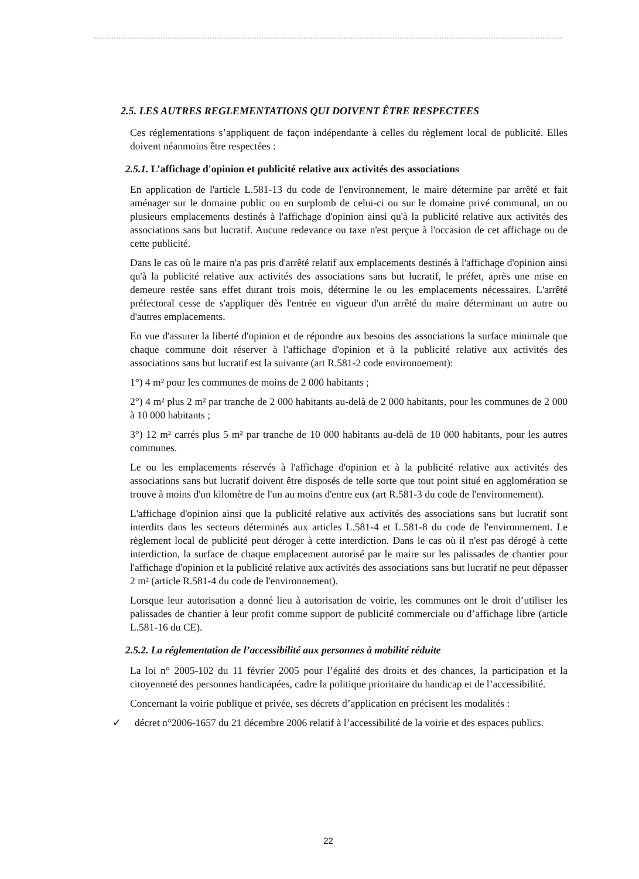2.5. LES AUTRES REGLEMENTATIONS QUI DOIVENT ÊTRE RESPECTEES
Ces réglementations s’appliquent de façon indépendante à celles du règlement local de publicité. Elles doivent néanmoins être respectées :
2.5.1. L’affichage d'opinion et publicité relative aux activités des associations
En application de l'article L.581-13 du code de l'environnement, le maire détermine par arrêté et fait aménager sur le domaine public ou en surplomb de celui-ci ou sur le domaine privé communal, un ou plusieurs emplacements destinés à l'affichage d'opinion ainsi qu'à la publicité relative aux activités des associations sans but lucratif. Aucune redevance ou taxe n'est perçue à l'occasion de cet affichage ou de cette publicité.
Dans le cas où le maire n'a pas pris d'arrêté relatif aux emplacements destinés à l'affichage d'opinion ainsi qu'à la publicité relative aux activités des associations sans but lucratif, le préfet, après une mise en demeure restée sans effet durant trois mois, détermine le ou les emplacements nécessaires. L'arrêté préfectoral cesse de s'appliquer dès l'entrée en vigueur d'un arrêté du maire déterminant un autre ou d'autres emplacements.
En vue d'assurer la liberté d'opinion et de répondre aux besoins des associations la surface minimale que chaque commune doit réserver à l'affichage d'opinion et à la publicité relative aux activités des associations sans but lucratif est la suivante (art R.581-2 code environnement):
1°) 4 m² pour les communes de moins de 2 000 habitants ;
2°) 4 m² plus 2 m² par tranche de 2 000 habitants au-delà de 2 000 habitants, pour les communes de 2 000 à 10 000 habitants ;
3°) 12 m² carrés plus 5 m² par tranche de 10 000 habitants au-delà de 10 000 habitants, pour les autres communes.
Le ou les emplacements réservés à l'affichage d'opinion et à la publicité relative aux activités des associations sans but lucratif doivent être disposés de telle sorte que tout point situé en agglomération se trouve à moins d'un kilomètre de l'un au moins d'entre eux (art R.581-3 du code de l'environnement).
L'affichage d'opinion ainsi que la publicité relative aux activités des associations sans but lucratif sont interdits dans les secteurs déterminés aux articles L.581-4 et L.581-8 du code de l'environnement. Le règlement local de publicité peut déroger à cette interdiction. Dans le cas où il n'est pas dérogé à cette interdiction, la surface de chaque emplacement autorisé par le maire sur les palissades de chantier pour l'affichage d'opinion et la publicité relative aux activités des associations sans but lucratif ne peut dépasser 2 m² (article R.581-4 du code de l'environnement).
Lorsque leur autorisation a donné lieu à autorisation de voirie, les communes ont le droit d’utiliser les palissades de chantier à leur profit comme support de publicité commerciale ou d’affichage libre (article L.581-16 du CE).
2.5.2. La réglementation de l’accessibilité aux personnes à mobilité réduite
La loi n° 2005-102 du 11 février 2005 pour l’égalité des droits et des chances, la participation et la citoyenneté des personnes handicapées, cadre la politique prioritaire du handicap et de l’accessibilité.
Concernant la voirie publique et privée, ses décrets d’application en précisent les modalités :
✓ décret n°2006-1657 du 21 décembre 2006 relatif à l’accessibilité de la voirie et des espaces publics.
22